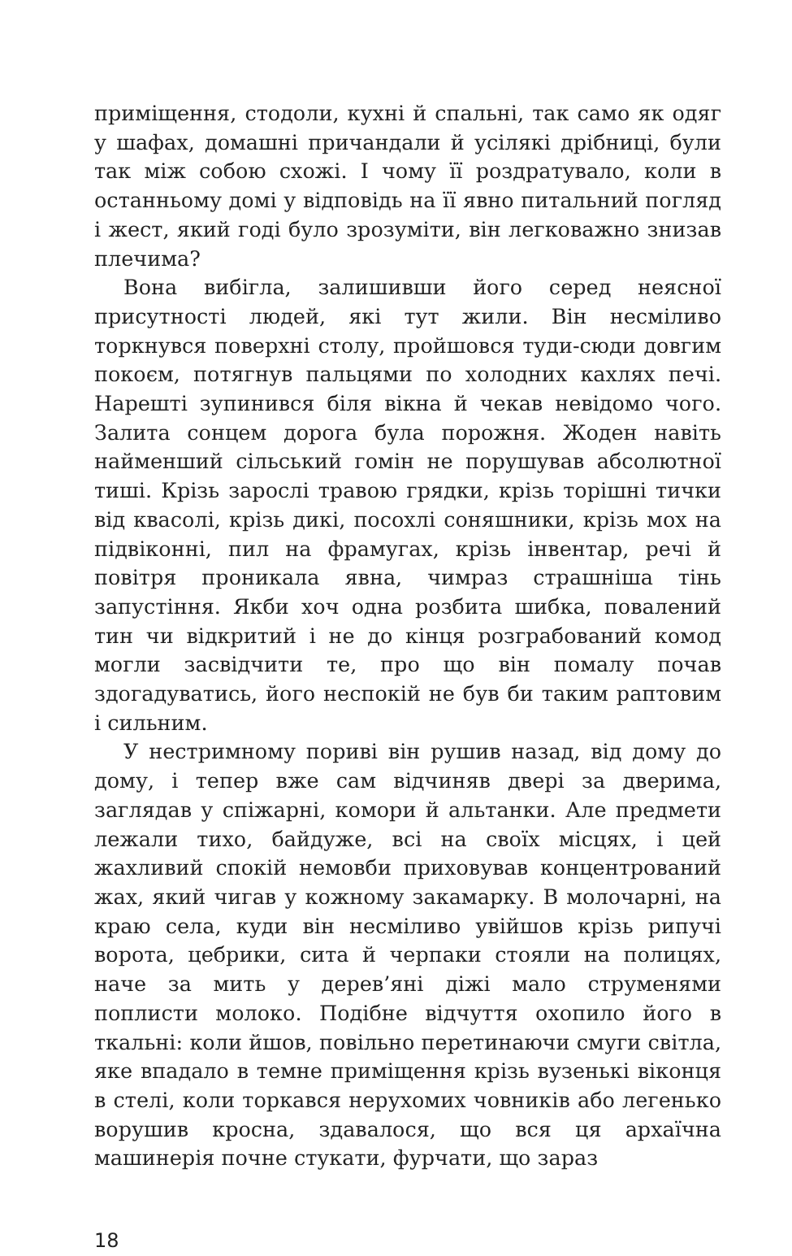приміщення, стодоли, кухні й спальні, так само як одяг у шафах, домашні причандали й усілякі дрібниці, були так між собою схожі. І чому її роздратувало, коли в останньому домі у відповідь на її явно питальний погляд і жест, який годі було зрозуміти, він легковажно знизав плечима?
Вона вибігла, залишивши його серед неясної присутності людей, які тут жили. Він несміливо торкнувся поверхні столу, пройшовся туди-сюди довгим покоєм, потягнув пальцями по холодних кахлях печі. Нарешті зупинився біля вікна й чекав невідомо чого. Залита сонцем дорога була порожня. Жоден навіть найменший сільський гомін не порушував абсолютної тиші. Крізь зарослі травою грядки, крізь торішні тички від квасолі, крізь дикі, посохлі соняшники, крізь мох на підвіконні, пил на фрамугах, крізь інвентар, речі й повітря проникала явна, чимраз страшніша тінь запустіння. Якби хоч одна розбита шибка, повалений тин чи відкритий і не до кінця розграбований комод могли засвідчити те, про що він помалу почав здогадуватись, його неспокій не був би таким раптовим і сильним.
У нестримному пориві він рушив назад, від дому до дому, і тепер вже сам відчиняв двері за дверима, заглядав у спіжарні, комори й альтанки. Але предмети лежали тихо, байдуже, всі на своїх місцях, і цей жахливий спокій немовби приховував концентрований жах, який чигав у кожному закамарку. В молочарні, на краю села, куди він несміливо увійшов крізь рипучі ворота, цебрики, сита й черпаки стояли на полицях, наче за мить у дерев’яні діжі мало струменями поплисти молоко. Подібне відчуття охопило його в ткальні: коли йшов, повільно перетинаючи смуги світла, яке впадало в темне приміщення крізь вузенькі віконця в стелі, коли торкався нерухомих човників або легенько ворушив кросна, здавалося, що вся ця архаїчна машинерія почне стукати, фурчати, що зараз
18